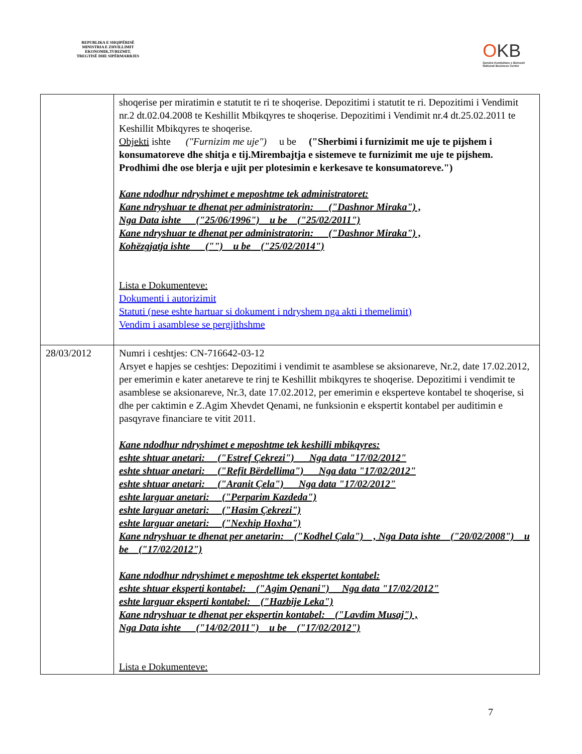REPUBLIKA E SHQIPËRISË
MINISTRIA E ZHVILLIMIT
EKONOMIK,TURIZMIT,
TREGTISË DHE SIPËRMARRJES
OKB
Qendra Kombëtare e Biznesit
National Business Center
| | shoqerise per miratimin e statutit te ri te shoqerise. Depozitimi i statutit te ri. Depozitimi i Vendimit nr.2 dt.02.04.2008 te Keshillit Mbikqyres te shoqerise. Depozitimi i Vendimit nr.4 dt.25.02.2011 te Keshillit Mbikqyres te shoqerise. Objekti ishte ("Furnizim me uje") u be ("Sherbimi i furnizimit me uje te pijshem i konsumatoreve dhe shitja e tij.Mirembajtja e sistemeve te furnizimit me uje te pijshem. Prodhimi dhe ose blerja e ujit per plotesimin e kerkesave te konsumatoreve.") Kane ndodhur ndryshimet e meposhtme tek administratoret: Kane ndryshuar te dhenat per administratorin: ("Dashnor Miraka") , Nga Data ishte ("25/06/1996") u be ("25/02/2011") Kane ndryshuar te dhenat per administratorin: ("Dashnor Miraka") , Kohëzgjatja ishte ("") u be ("25/02/2014") Lista e Dokumenteve: Dokumenti i autorizimit Statuti (nese eshte hartuar si dokument i ndryshem nga akti i themelimit) Vendim i asamblese se pergjithshme |
| 28/03/2012 | Numri i ceshtjes: CN-716642-03-12 Arsyet e hapjes se ceshtjes: Depozitimi i vendimit te asamblese se aksionareve, Nr.2, date 17.02.2012, per emerimin e kater anetareve te rinj te Keshillit mbikqyres te shoqerise. Depozitimi i vendimit te asamblese se aksionareve, Nr.3, date 17.02.2012, per emerimin e eksperteve kontabel te shoqerise, si dhe per caktimin e Z.Agim Xhevdet Qenami, ne funksionin e ekspertit kontabel per auditimin e pasqyrave financiare te vitit 2011. Kane ndodhur ndryshimet e meposhtme tek keshilli mbikqyres: eshte shtuar anetari: ("Estref Çekrezi") Nga data "17/02/2012" eshte shtuar anetari: ("Refit Bërdellima") Nga data "17/02/2012" eshte shtuar anetari: ("Aranit Çela") Nga data "17/02/2012" eshte larguar anetari: ("Perparim Kazdeda") eshte larguar anetari: ("Hasim Çekrezi") eshte larguar anetari: ("Nexhip Hoxha") Kane ndryshuar te dhenat per anetarin: ("Kodhel Çala") , Nga Data ishte ("20/02/2008") u be ("17/02/2012") Kane ndodhur ndryshimet e meposhtme tek ekspertet kontabel: eshte shtuar eksperti kontabel: ("Agim Qenani") Nga data "17/02/2012" eshte larguar eksperti kontabel: ("Hazbije Leka") Kane ndryshuar te dhenat per ekspertin kontabel: ("Lavdim Musaj") , Nga Data ishte ("14/02/2011") u be ("17/02/2012") Lista e Dokumenteve: |
7